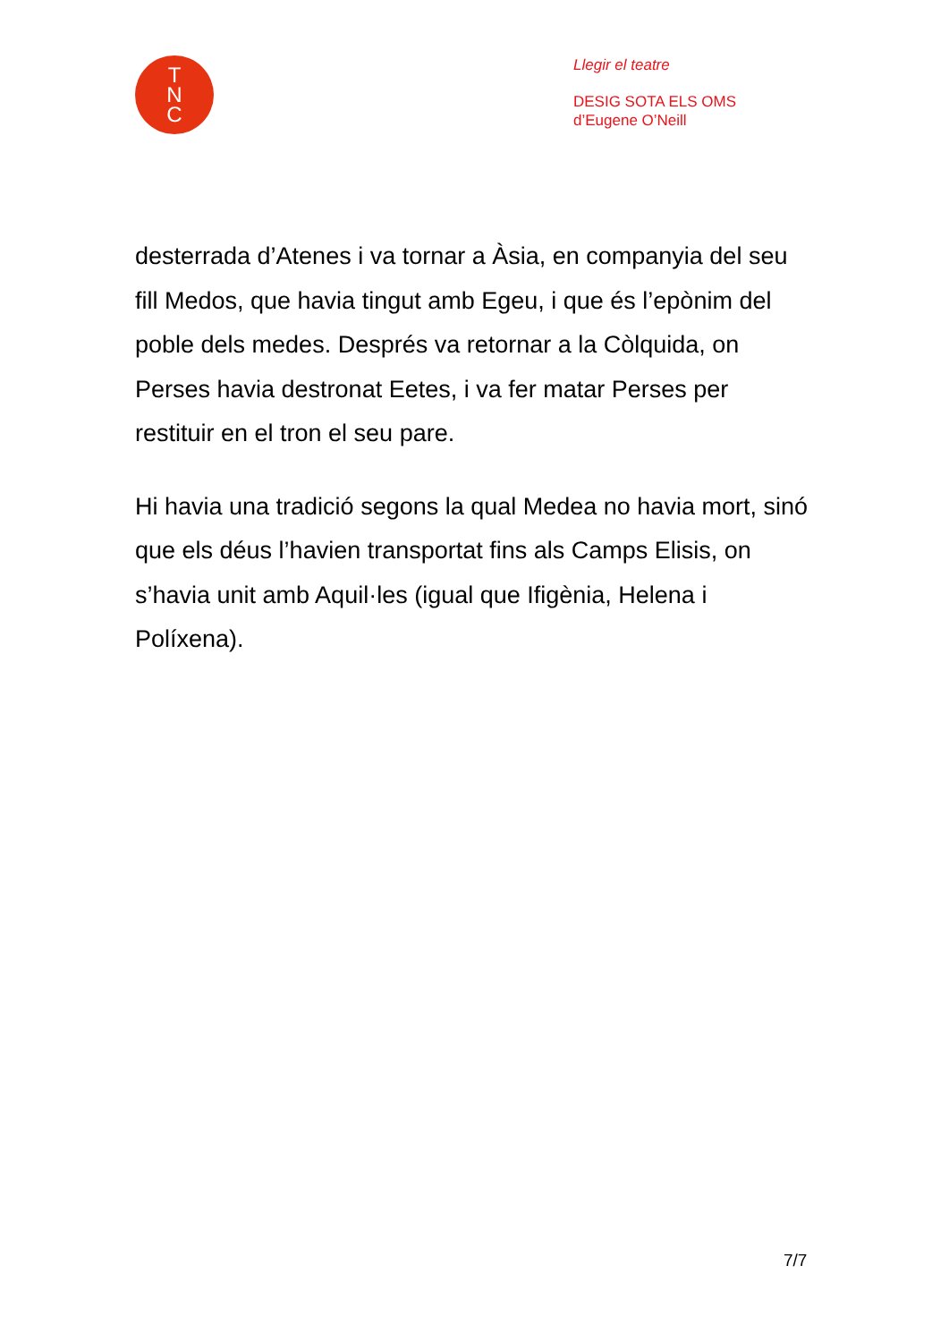T
N
C
Llegir el teatre
DESIG SOTA ELS OMS
d’Eugene O’Neill
desterrada d’Atenes i va tornar a Àsia, en companyia del seu fill Medos, que havia tingut amb Egeu, i que és l’epònim del poble dels medes. Després va retornar a la Còlquida, on Perses havia destronat Eetes, i va fer matar Perses per restituir en el tron el seu pare.
Hi havia una tradició segons la qual Medea no havia mort, sinó que els déus l’havien transportat fins als Camps Elisis, on s’havia unit amb Aquil·les (igual que Ifigènia, Helena i Políxena).
7/7